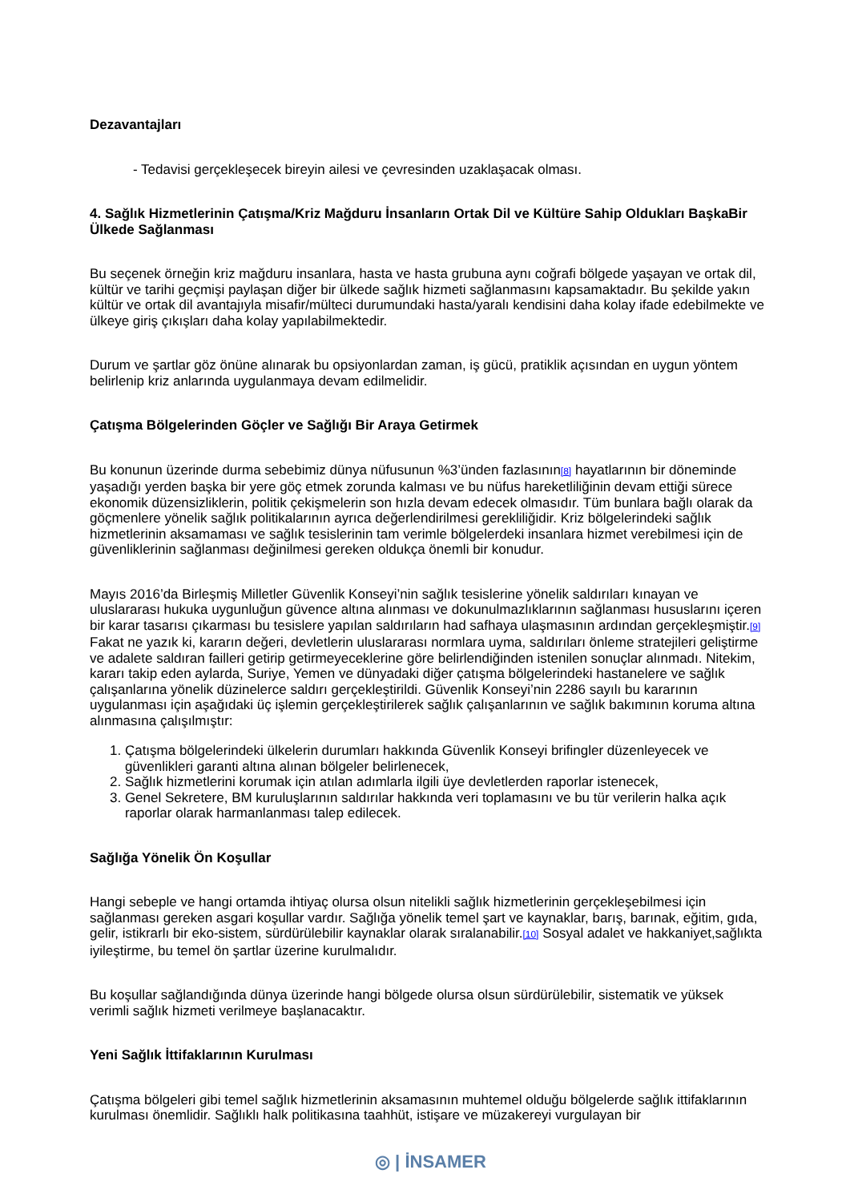Dezavantajları
- Tedavisi gerçekleşecek bireyin ailesi ve çevresinden uzaklaşacak olması.
4. Sağlık Hizmetlerinin Çatışma/Kriz Mağduru İnsanların Ortak Dil ve Kültüre Sahip Oldukları BaşkaBir Ülkede Sağlanması
Bu seçenek örneğin kriz mağduru insanlara, hasta ve hasta grubuna aynı coğrafi bölgede yaşayan ve ortak dil, kültür ve tarihi geçmişi paylaşan diğer bir ülkede sağlık hizmeti sağlanmasını kapsamaktadır. Bu şekilde yakın kültür ve ortak dil avantajıyla misafir/mülteci durumundaki hasta/yaralı kendisini daha kolay ifade edebilmekte ve ülkeye giriş çıkışları daha kolay yapılabilmektedir.
Durum ve şartlar göz önüne alınarak bu opsiyonlardan zaman, iş gücü, pratiklik açısından en uygun yöntem belirlenip kriz anlarında uygulanmaya devam edilmelidir.
Çatışma Bölgelerinden Göçler ve Sağlığı Bir Araya Getirmek
Bu konunun üzerinde durma sebebimiz dünya nüfusunun %3’ünden fazlasının[8] hayatlarının bir döneminde yaşadığı yerden başka bir yere göç etmek zorunda kalması ve bu nüfus hareketliliğinin devam ettiği sürece ekonomik düzensizliklerin, politik çekişmelerin son hızla devam edecek olmasıdır. Tüm bunlara bağlı olarak da göçmenlere yönelik sağlık politikalarının ayrıca değerlendirilmesi gerekliliğidir. Kriz bölgelerindeki sağlık hizmetlerinin aksamaması ve sağlık tesislerinin tam verimle bölgelerdeki insanlara hizmet verebilmesi için de güvenliklerinin sağlanması değinilmesi gereken oldukça önemli bir konudur.
Mayıs 2016’da Birleşmiş Milletler Güvenlik Konseyi’nin sağlık tesislerine yönelik saldırıları kınayan ve uluslararası hukuka uygunluğun güvence altına alınması ve dokunulmazlıklarının sağlanması hususlarını içeren bir karar tasarısı çıkarması bu tesislere yapılan saldırıların had safhaya ulaşmasının ardından gerçekleşmiştir.[9] Fakat ne yazık ki, kararın değeri, devletlerin uluslararası normlara uyma, saldırıları önleme stratejileri geliştirme ve adalete saldıran failleri getirip getirmeyeceklerine göre belirlendiğinden istenilen sonuçlar alınmadı. Nitekim, kararı takip eden aylarda, Suriye, Yemen ve dünyadaki diğer çatışma bölgelerindeki hastanelere ve sağlık çalışanlarına yönelik düzinelerce saldırı gerçekleştirildi. Güvenlik Konseyi’nin 2286 sayılı bu kararının uygulanması için aşağıdaki üç işlemin gerçekleştirilerek sağlık çalışanlarının ve sağlık bakımının koruma altına alınmasına çalışılmıştır:
1. Çatışma bölgelerindeki ülkelerin durumları hakkında Güvenlik Konseyi brifingler düzenleyecek ve
güvenlikleri garanti altına alınan bölgeler belirlenecek,
2. Sağlık hizmetlerini korumak için atılan adımlarla ilgili üye devletlerden raporlar istenecek,
3. Genel Sekretere, BM kuruluşlarının saldırılar hakkında veri toplamasını ve bu tür verilerin halka açık
raporlar olarak harmanlanması talep edilecek.
Sağlığa Yönelik Ön Koşullar
Hangi sebeple ve hangi ortamda ihtiyaç olursa olsun nitelikli sağlık hizmetlerinin gerçekleşebilmesi için sağlanması gereken asgari koşullar vardır. Sağlığa yönelik temel şart ve kaynaklar, barış, barınak, eğitim, gıda, gelir, istikrarlı bir eko-sistem, sürdürülebilir kaynaklar olarak sıralanabilir.[10] Sosyal adalet ve hakkaniyet,sağlıkta iyileştirme, bu temel ön şartlar üzerine kurulmalıdır.
Bu koşullar sağlandığında dünya üzerinde hangi bölgede olursa olsun sürdürülebilir, sistematik ve yüksek verimli sağlık hizmeti verilmeye başlanacaktır.
Yeni Sağlık İttifaklarının Kurulması
Çatışma bölgeleri gibi temel sağlık hizmetlerinin aksamasının muhtemel olduğu bölgelerde sağlık ittifaklarının kurulması önemlidir. Sağlıklı halk politikasına taahhüt, istişare ve müzakereyi vurgulayan bir
◎ | İNSAMER